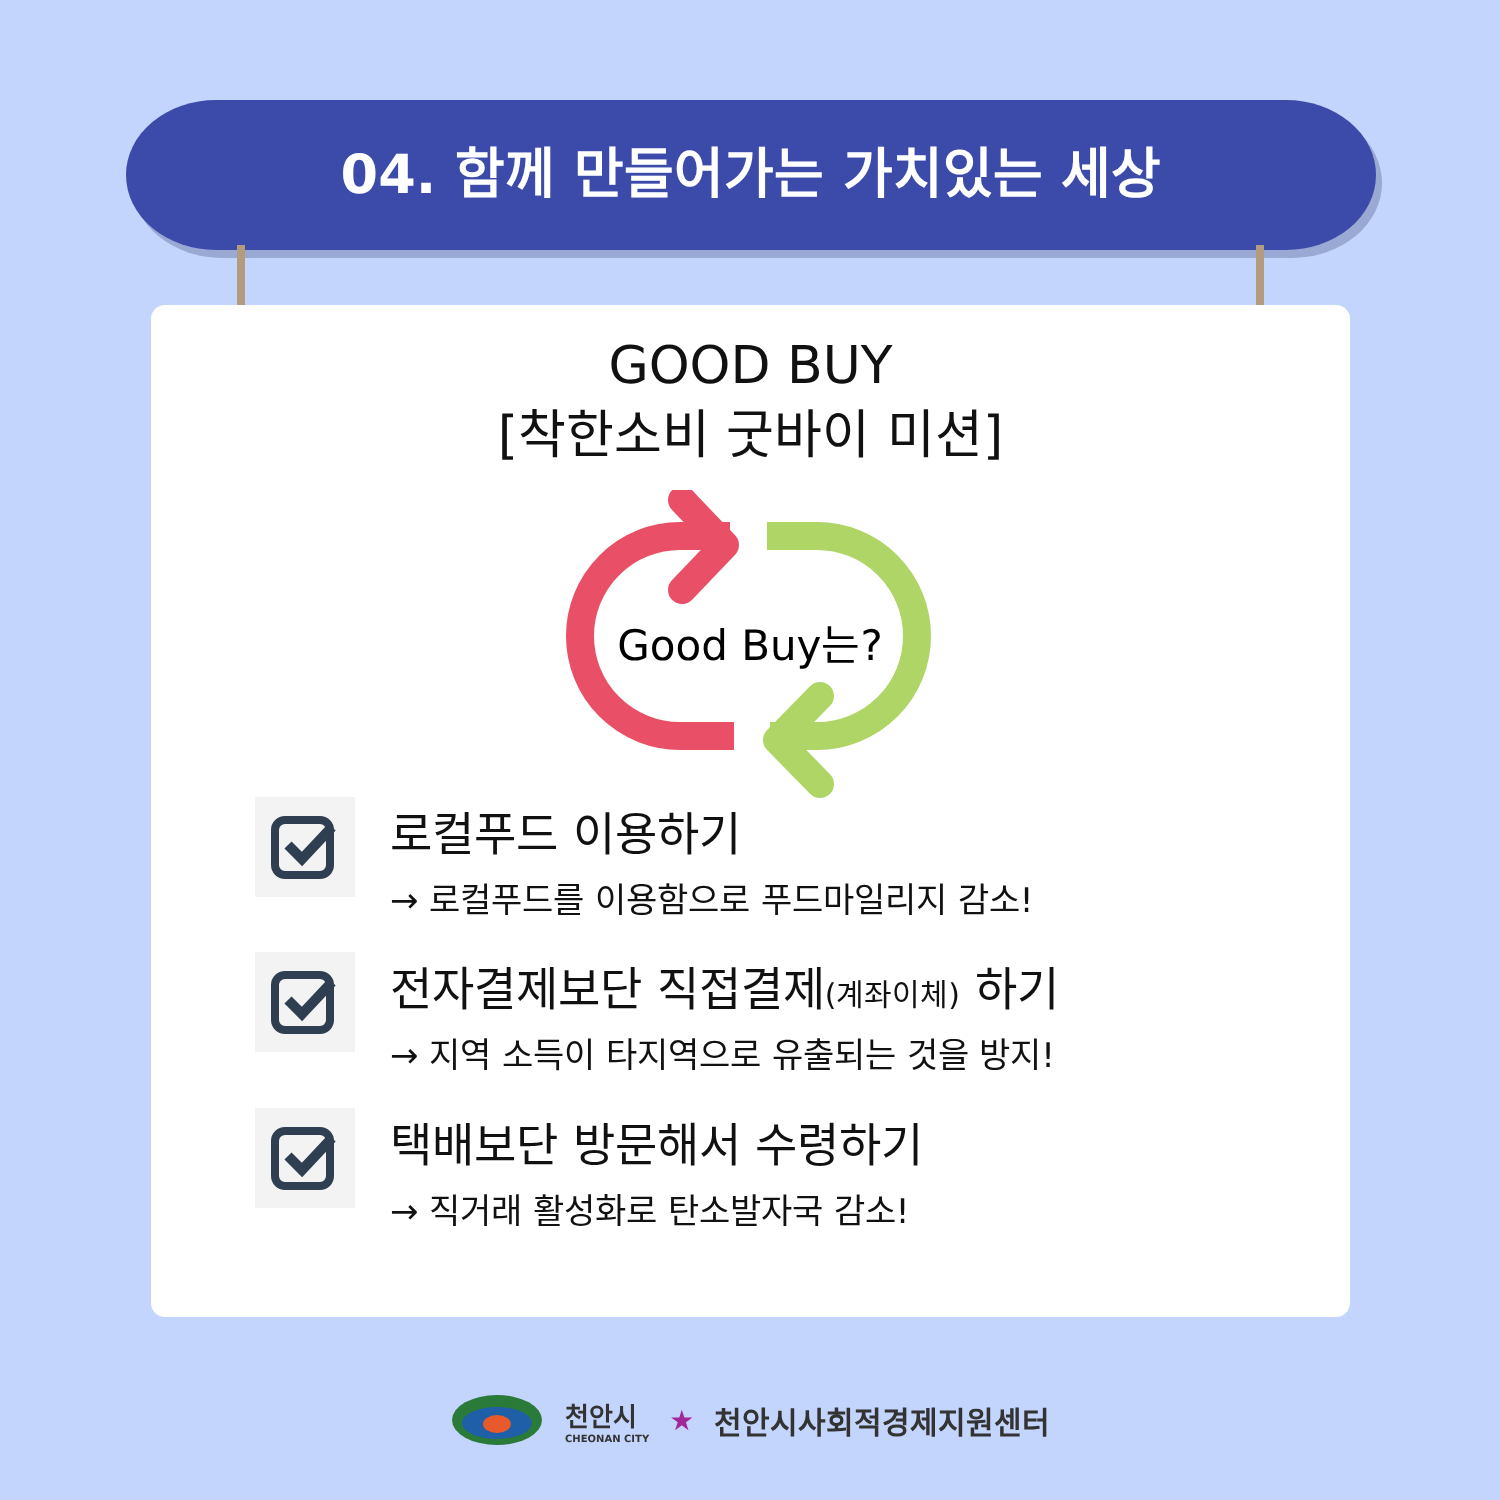04. 함께 만들어가는 가치있는 세상
GOOD BUY
[착한소비 굿바이 미션]
Good Buy는?
로컬푸드 이용하기
→ 로컬푸드를 이용함으로 푸드마일리지 감소!
전자결제보단 직접결제(계좌이체) 하기
→ 지역 소득이 타지역으로 유출되는 것을 방지!
택배보단 방문해서 수령하기
→ 직거래 활성화로 탄소발자국 감소!
천안시
CHEONAN CITY
★ 천안시사회적경제지원센터